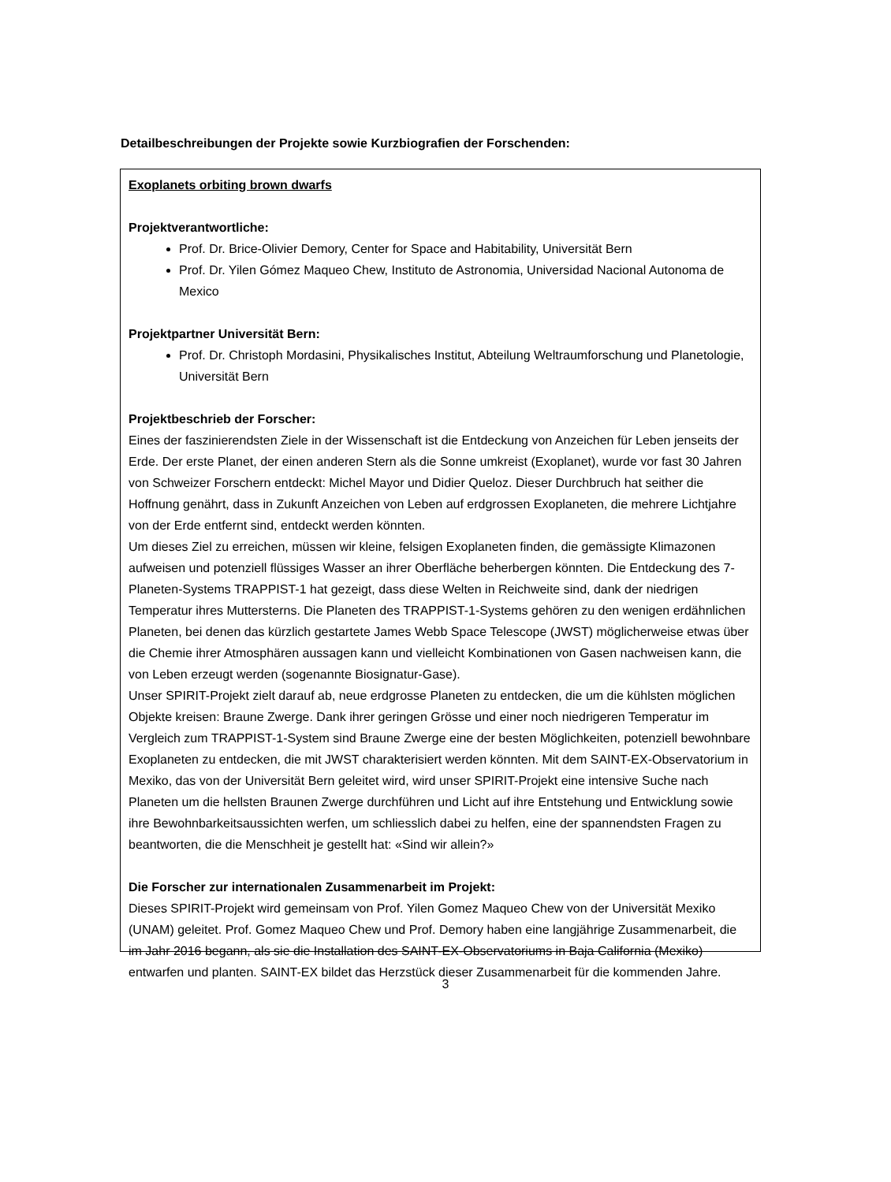Detailbeschreibungen der Projekte sowie Kurzbiografien der Forschenden:
Exoplanets orbiting brown dwarfs
Projektverantwortliche:
Prof. Dr. Brice-Olivier Demory, Center for Space and Habitability, Universität Bern
Prof. Dr. Yilen Gómez Maqueo Chew, Instituto de Astronomia, Universidad Nacional Autonoma de Mexico
Projektpartner Universität Bern:
Prof. Dr. Christoph Mordasini, Physikalisches Institut, Abteilung Weltraumforschung und Planetologie, Universität Bern
Projektbeschrieb der Forscher:
Eines der faszinierendsten Ziele in der Wissenschaft ist die Entdeckung von Anzeichen für Leben jenseits der Erde. Der erste Planet, der einen anderen Stern als die Sonne umkreist (Exoplanet), wurde vor fast 30 Jahren von Schweizer Forschern entdeckt: Michel Mayor und Didier Queloz. Dieser Durchbruch hat seither die Hoffnung genährt, dass in Zukunft Anzeichen von Leben auf erdgrossen Exoplaneten, die mehrere Lichtjahre von der Erde entfernt sind, entdeckt werden könnten.
Um dieses Ziel zu erreichen, müssen wir kleine, felsigen Exoplaneten finden, die gemässigte Klimazonen aufweisen und potenziell flüssiges Wasser an ihrer Oberfläche beherbergen könnten. Die Entdeckung des 7-Planeten-Systems TRAPPIST-1 hat gezeigt, dass diese Welten in Reichweite sind, dank der niedrigen Temperatur ihres Muttersterns. Die Planeten des TRAPPIST-1-Systems gehören zu den wenigen erdähnlichen Planeten, bei denen das kürzlich gestartete James Webb Space Telescope (JWST) möglicherweise etwas über die Chemie ihrer Atmosphären aussagen kann und vielleicht Kombinationen von Gasen nachweisen kann, die von Leben erzeugt werden (sogenannte Biosignatur-Gase).
Unser SPIRIT-Projekt zielt darauf ab, neue erdgrosse Planeten zu entdecken, die um die kühlsten möglichen Objekte kreisen: Braune Zwerge. Dank ihrer geringen Grösse und einer noch niedrigeren Temperatur im Vergleich zum TRAPPIST-1-System sind Braune Zwerge eine der besten Möglichkeiten, potenziell bewohnbare Exoplaneten zu entdecken, die mit JWST charakterisiert werden könnten. Mit dem SAINT-EX-Observatorium in Mexiko, das von der Universität Bern geleitet wird, wird unser SPIRIT-Projekt eine intensive Suche nach Planeten um die hellsten Braunen Zwerge durchführen und Licht auf ihre Entstehung und Entwicklung sowie ihre Bewohnbarkeitsaussichten werfen, um schliesslich dabei zu helfen, eine der spannendsten Fragen zu beantworten, die die Menschheit je gestellt hat: «Sind wir allein?»
Die Forscher zur internationalen Zusammenarbeit im Projekt:
Dieses SPIRIT-Projekt wird gemeinsam von Prof. Yilen Gomez Maqueo Chew von der Universität Mexiko (UNAM) geleitet. Prof. Gomez Maqueo Chew und Prof. Demory haben eine langjährige Zusammenarbeit, die im Jahr 2016 begann, als sie die Installation des SAINT-EX-Observatoriums in Baja California (Mexiko) entwarfen und planten. SAINT-EX bildet das Herzstück dieser Zusammenarbeit für die kommenden Jahre.
3